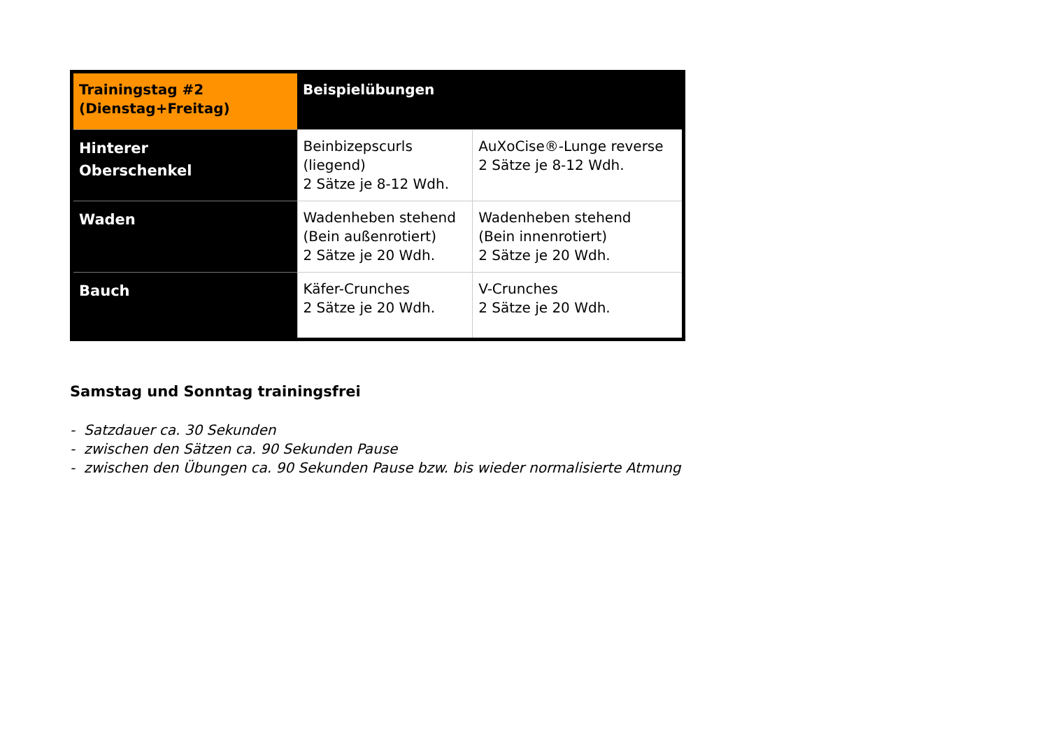| Trainingstag #2 (Dienstag+Freitag) | Beispielübungen | |
| --- | --- | --- |
| Hinterer Oberschenkel | Beinbizepscurls (liegend) 2 Sätze je 8-12 Wdh. | AuXoCise®-Lunge reverse 2 Sätze je 8-12 Wdh. |
| Waden | Wadenheben stehend (Bein außenrotiert) 2 Sätze je 20 Wdh. | Wadenheben stehend (Bein innenrotiert) 2 Sätze je 20 Wdh. |
| Bauch | Käfer-Crunches 2 Sätze je 20 Wdh. | V-Crunches 2 Sätze je 20 Wdh. |
Samstag und Sonntag trainingsfrei
- Satzdauer ca. 30 Sekunden
- zwischen den Sätzen ca. 90 Sekunden Pause
- zwischen den Übungen ca. 90 Sekunden Pause bzw. bis wieder normalisierte Atmung